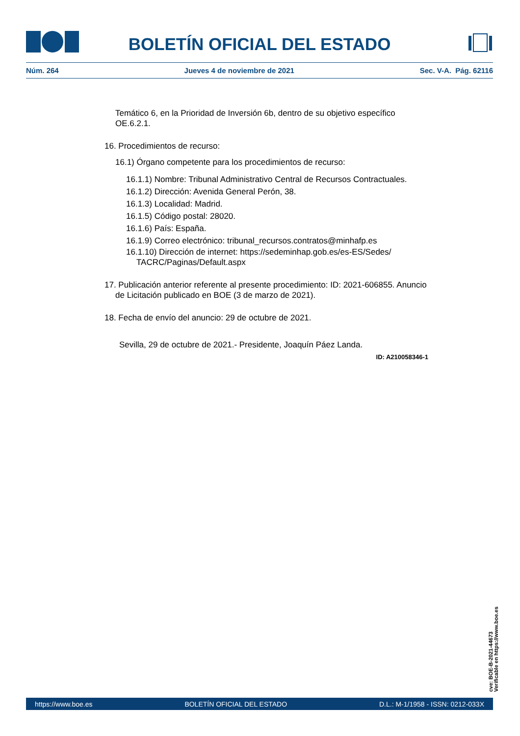BOLETÍN OFICIAL DEL ESTADO
Núm. 264 Jueves 4 de noviembre de 2021 Sec. V-A. Pág. 62116
Temático 6, en la Prioridad de Inversión 6b, dentro de su objetivo específico OE.6.2.1.
16. Procedimientos de recurso:
16.1) Órgano competente para los procedimientos de recurso:
16.1.1) Nombre: Tribunal Administrativo Central de Recursos Contractuales.
16.1.2) Dirección: Avenida General Perón, 38.
16.1.3) Localidad: Madrid.
16.1.5) Código postal: 28020.
16.1.6) País: España.
16.1.9) Correo electrónico: tribunal_recursos.contratos@minhafp.es
16.1.10) Dirección de internet: https://sedeminhap.gob.es/es-ES/Sedes/ TACRC/Paginas/Default.aspx
17. Publicación anterior referente al presente procedimiento: ID: 2021-606855. Anuncio de Licitación publicado en BOE (3 de marzo de 2021).
18. Fecha de envío del anuncio: 29 de octubre de 2021.
Sevilla, 29 de octubre de 2021.- Presidente, Joaquín Páez Landa.
ID: A210058346-1
cve: BOE-B-2021-44673
Verificable en https://www.boe.es
https://www.boe.es BOLETÍN OFICIAL DEL ESTADO D.L.: M-1/1958 - ISSN: 0212-033X